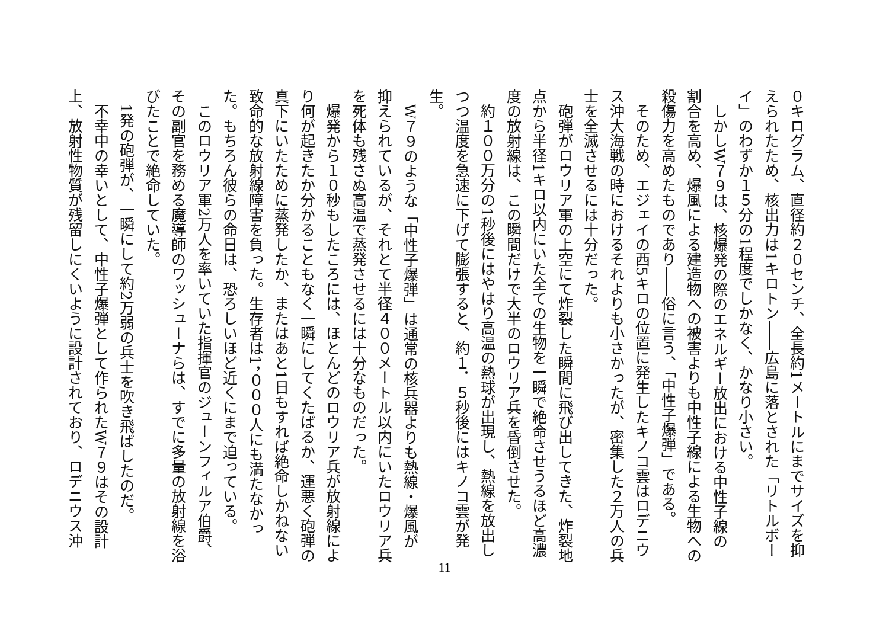０キログラム、直径約２０センチ、全長約1メートルにまでサイズを抑えられたため、核出力は1キロトン――広島に落とされた「リトルボーイ」のわずか１５分の1程度でしかなく、かなり小さい。
　しかしW７９は、核爆発の際のエネルギー放出における中性子線の割合を高め、爆風による建造物への被害よりも中性子線による生物への殺傷力を高めたものであり――俗に言う、「中性子爆弾」である。
　そのため、エジェイの西5キロの位置に発生したキノコ雲はロデニウス沖大海戦の時におけるそれよりも小さかったが、密集した２万人の兵士を全滅させるには十分だった。
　砲弾がロウリア軍の上空にて炸裂した瞬間に飛び出してきた、炸裂地点から半径1キロ以内にいた全ての生物を一瞬で絶命させうるほど高濃度の放射線は、この瞬間だけで大半のロウリア兵を昏倒させた。
　約１００万分の1秒後にはやはり高温の熱球が出現し、熱線を放出しつつ温度を急速に下げて膨張すると、約１．５秒後にはキノコ雲が発生。
　W７９のような「中性子爆弾」は通常の核兵器よりも熱線・爆風が抑えられているが、それとて半径４００メートル以内にいたロウリア兵を死体も残さぬ高温で蒸発させるには十分なものだった。
　爆発から１０秒もしたころには、ほとんどのロウリア兵が放射線により何が起きたか分かることもなく一瞬にしてくたばるか、運悪く砲弾の真下にいたために蒸発したか、またはあと1日もすれば絶命しかねない致命的な放射線障害を負った。生存者は1，０００人にも満たなかった。もちろん彼らの命日は、恐ろしいほど近くにまで迫っている。
　このロウリア軍2万人を率いていた指揮官のジューンフィルア伯爵、その副官を務める魔導師のワッシューナらは、すでに多量の放射線を浴びたことで絶命していた。
　1発の砲弾が、一瞬にして約2万弱の兵士を吹き飛ばしたのだ。
　不幸中の幸いとして、中性子爆弾として作られたW７９はその設計上、放射性物質が残留しにくいように設計されており、ロデニウス沖
11